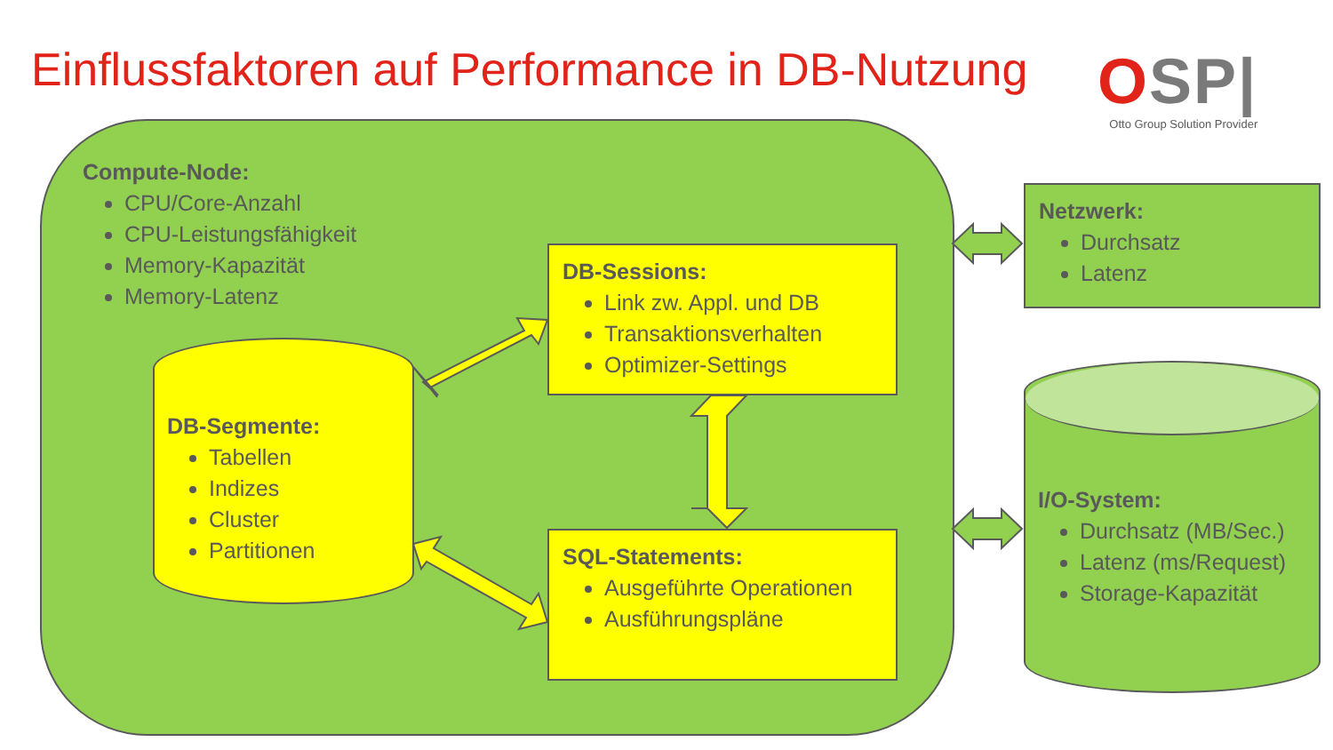Einflussfaktoren auf Performance in DB-Nutzung
OSP|
Otto Group Solution Provider
Compute-Node:
CPU/Core-Anzahl
CPU-Leistungsfähigkeit
Memory-Kapazität
Memory-Latenz
DB-Segmente:
Tabellen
Indizes
Cluster
Partitionen
DB-Sessions:
Link zw. Appl. und DB
Transaktionsverhalten
Optimizer-Settings
SQL-Statements:
Ausgeführte Operationen
Ausführungspläne
Netzwerk:
Durchsatz
Latenz
I/O-System:
Durchsatz (MB/Sec.)
Latenz (ms/Request)
Storage-Kapazität